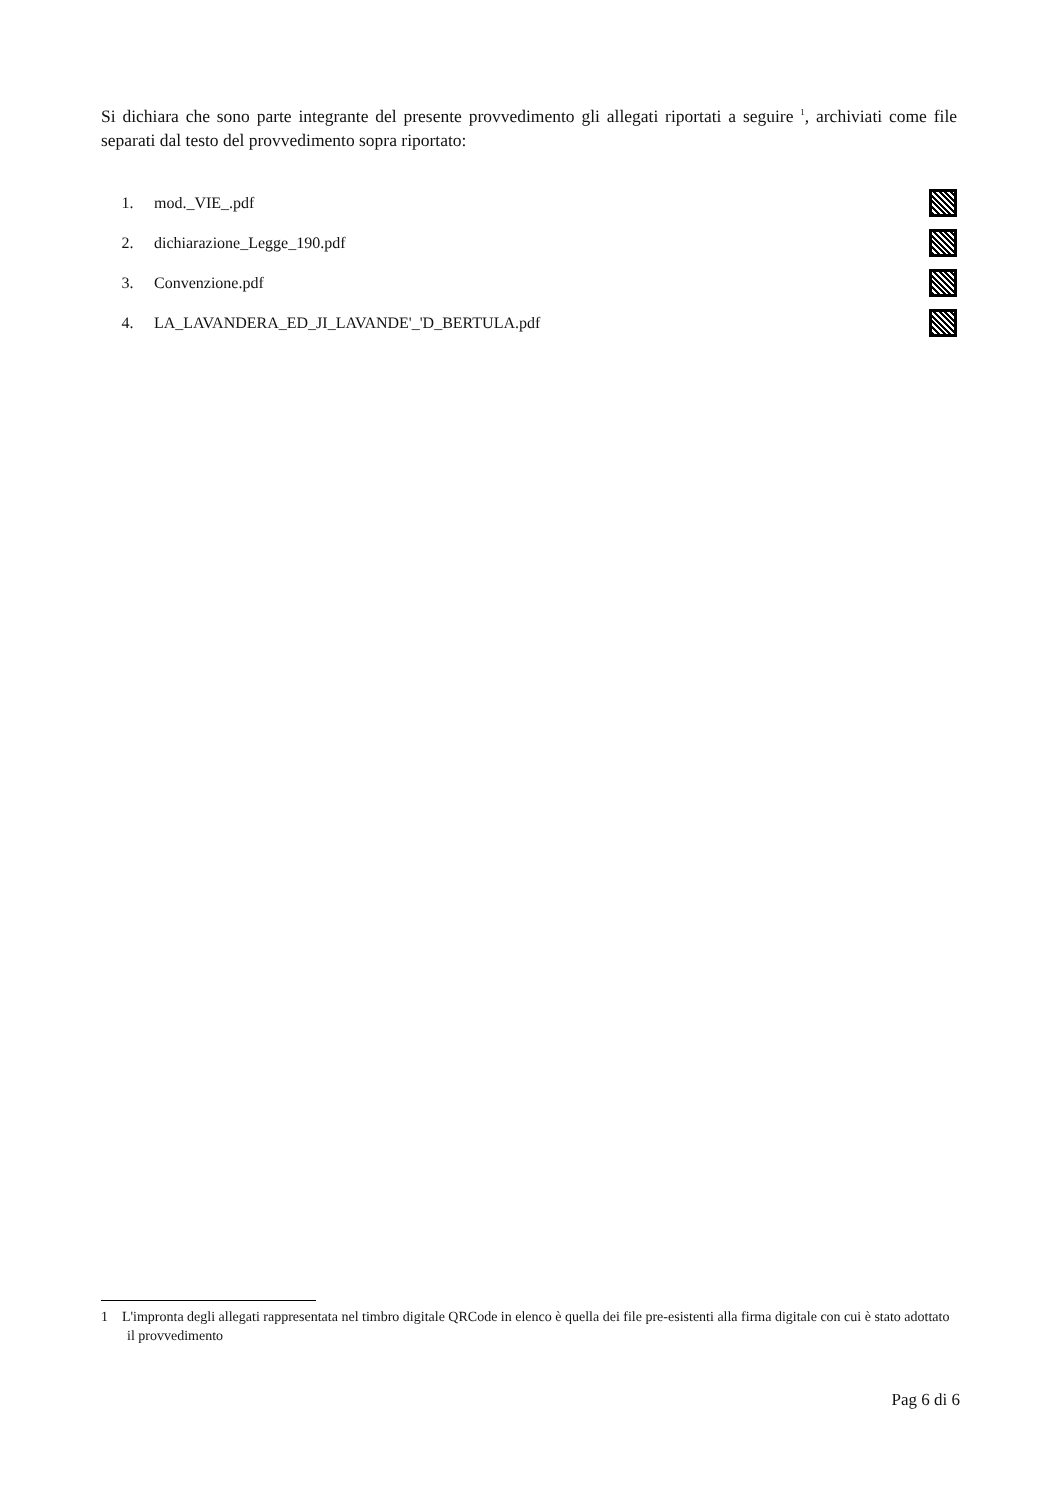Si dichiara che sono parte integrante del presente provvedimento gli allegati riportati a seguire <sup>1</sup>, archiviati come file separati dal testo del provvedimento sopra riportato:
1. mod._VIE_.pdf
2. dichiarazione_Legge_190.pdf
3. Convenzione.pdf
4. LA_LAVANDERA_ED_JI_LAVANDE'_'D_BERTULA.pdf
1 L'impronta degli allegati rappresentata nel timbro digitale QRCode in elenco è quella dei file pre-esistenti alla firma digitale con cui è stato adottato il provvedimento
Pag 6 di 6